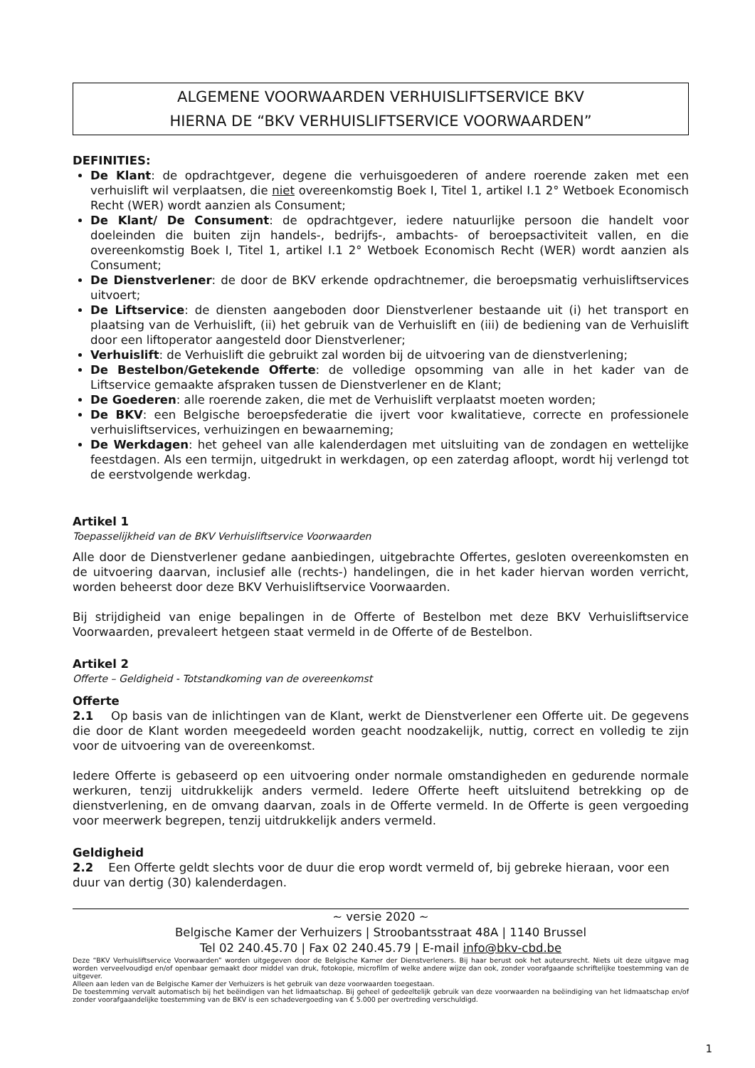ALGEMENE VOORWAARDEN VERHUISLIFTSERVICE BKV
HIERNA DE “BKV VERHUISLIFTSERVICE VOORWAARDEN”
DEFINITIES:
De Klant: de opdrachtgever, degene die verhuisgoederen of andere roerende zaken met een verhuislift wil verplaatsen, die niet overeenkomstig Boek I, Titel 1, artikel I.1 2° Wetboek Economisch Recht (WER) wordt aanzien als Consument;
De Klant/ De Consument: de opdrachtgever, iedere natuurlijke persoon die handelt voor doeleinden die buiten zijn handels-, bedrijfs-, ambachts- of beroepsactiviteit vallen, en die overeenkomstig Boek I, Titel 1, artikel I.1 2° Wetboek Economisch Recht (WER) wordt aanzien als Consument;
De Dienstverlener: de door de BKV erkende opdrachtnemer, die beroepsmatig verhuisliftservices uitvoert;
De Liftservice: de diensten aangeboden door Dienstverlener bestaande uit (i) het transport en plaatsing van de Verhuislift, (ii) het gebruik van de Verhuislift en (iii) de bediening van de Verhuislift door een liftoperator aangesteld door Dienstverlener;
Verhuislift: de Verhuislift die gebruikt zal worden bij de uitvoering van de dienstverlening;
De Bestelbon/Getekende Offerte: de volledige opsomming van alle in het kader van de Liftservice gemaakte afspraken tussen de Dienstverlener en de Klant;
De Goederen: alle roerende zaken, die met de Verhuislift verplaatst moeten worden;
De BKV: een Belgische beroepsfederatie die ijvert voor kwalitatieve, correcte en professionele verhuisliftservices, verhuizingen en bewaarneming;
De Werkdagen: het geheel van alle kalenderdagen met uitsluiting van de zondagen en wettelijke feestdagen. Als een termijn, uitgedrukt in werkdagen, op een zaterdag afloopt, wordt hij verlengd tot de eerstvolgende werkdag.
Artikel 1
Toepasselijkheid van de BKV Verhuisliftservice Voorwaarden
Alle door de Dienstverlener gedane aanbiedingen, uitgebrachte Offertes, gesloten overeenkomsten en de uitvoering daarvan, inclusief alle (rechts-) handelingen, die in het kader hiervan worden verricht, worden beheerst door deze BKV Verhuisliftservice Voorwaarden.
Bij strijdigheid van enige bepalingen in de Offerte of Bestelbon met deze BKV Verhuisliftservice Voorwaarden, prevaleert hetgeen staat vermeld in de Offerte of de Bestelbon.
Artikel 2
Offerte – Geldigheid - Totstandkoming van de overeenkomst
Offerte
2.1 Op basis van de inlichtingen van de Klant, werkt de Dienstverlener een Offerte uit. De gegevens die door de Klant worden meegedeeld worden geacht noodzakelijk, nuttig, correct en volledig te zijn voor de uitvoering van de overeenkomst.
Iedere Offerte is gebaseerd op een uitvoering onder normale omstandigheden en gedurende normale werkuren, tenzij uitdrukkelijk anders vermeld. Iedere Offerte heeft uitsluitend betrekking op de dienstverlening, en de omvang daarvan, zoals in de Offerte vermeld. In de Offerte is geen vergoeding voor meerwerk begrepen, tenzij uitdrukkelijk anders vermeld.
Geldigheid
2.2 Een Offerte geldt slechts voor de duur die erop wordt vermeld of, bij gebreke hieraan, voor een duur van dertig (30) kalenderdagen.
~ versie 2020 ~
Belgische Kamer der Verhuizers | Stroobantsstraat 48A | 1140 Brussel
Tel 02 240.45.70 | Fax 02 240.45.79 | E-mail info@bkv-cbd.be
Deze “BKV Verhuisliftservice Voorwaarden” worden uitgegeven door de Belgische Kamer der Dienstverleners. Bij haar berust ook het auteursrecht. Niets uit deze uitgave mag worden verveelvoudigd en/of openbaar gemaakt door middel van druk, fotokopie, microfilm of welke andere wijze dan ook, zonder voorafgaande schriftelijke toestemming van de uitgever.
Alleen aan leden van de Belgische Kamer der Verhuizers is het gebruik van deze voorwaarden toegestaan.
De toestemming vervalt automatisch bij het beëindigen van het lidmaatschap. Bij geheel of gedeeltelijk gebruik van deze voorwaarden na beëindiging van het lidmaatschap en/of zonder voorafgaandelijke toestemming van de BKV is een schadevergoeding van € 5.000 per overtreding verschuldigd.
1